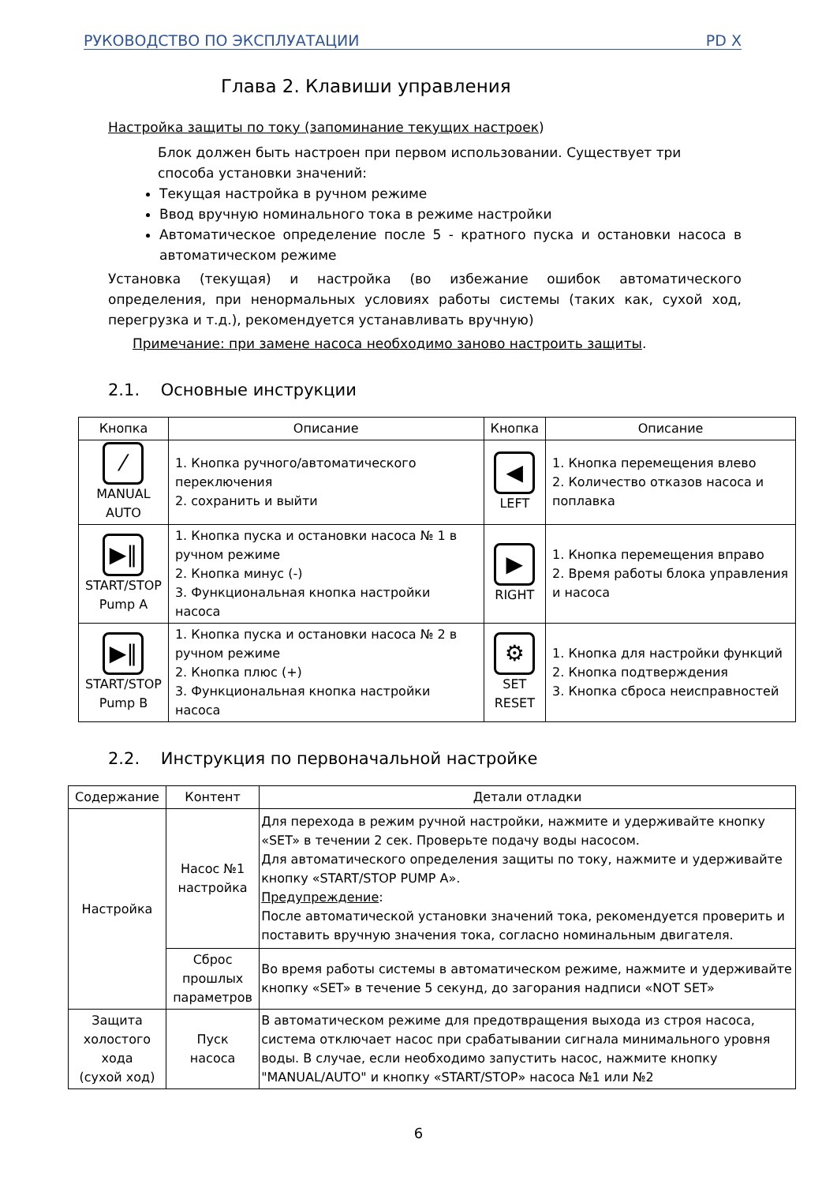РУКОВОДСТВО ПО ЭКСПЛУАТАЦИИ PD X
Глава 2. Клавиши управления
Настройка защиты по току (запоминание текущих настроек)
Блок должен быть настроен при первом использовании. Существует три способа установки значений:
Текущая настройка в ручном режиме
Ввод вручную номинального тока в режиме настройки
Автоматическое определение после 5 - кратного пуска и остановки насоса в автоматическом режиме
Установка (текущая) и настройка (во избежание ошибок автоматического определения, при ненормальных условиях работы системы (таких как, сухой ход, перегрузка и т.д.), рекомендуется устанавливать вручную)
Примечание: при замене насоса необходимо заново настроить защиты.
2.1. Основные инструкции
| Кнопка | Описание | Кнопка | Описание |
| --- | --- | --- | --- |
| ⁄ MANUAL AUTO | 1. Кнопка ручного/автоматического переключения 2. сохранить и выйти | ◀ LEFT | 1. Кнопка перемещения влево 2. Количество отказов насоса и поплавка |
| ▶‖ START/STOP Pump A | 1. Кнопка пуска и остановки насоса № 1 в ручном режиме 2. Кнопка минус (-) 3. Функциональная кнопка настройки насоса | ▶ RIGHT | 1. Кнопка перемещения вправо 2. Время работы блока управления и насоса |
| ▶‖ START/STOP Pump B | 1. Кнопка пуска и остановки насоса № 2 в ручном режиме 2. Кнопка плюс (+) 3. Функциональная кнопка настройки насоса | ⚙ SET RESET | 1. Кнопка для настройки функций 2. Кнопка подтверждения 3. Кнопка сброса неисправностей |
2.2. Инструкция по первоначальной настройке
| Содержание | Контент | Детали отладки |
| --- | --- | --- |
| Настройка | Насос №1 настройка | Для перехода в режим ручной настройки, нажмите и удерживайте кнопку «SET» в течении 2 сек. Проверьте подачу воды насосом. Для автоматического определения защиты по току, нажмите и удерживайте кнопку «START/STOP PUMP A». Предупреждение : После автоматической установки значений тока, рекомендуется проверить и поставить вручную значения тока, согласно номинальным двигателя. |
| | Сброс прошлых параметров | Во время работы системы в автоматическом режиме, нажмите и удерживайте кнопку «SET» в течение 5 секунд, до загорания надписи «NOT SET» |
| Защита холостого хода (сухой ход) | Пуск насоса | В автоматическом режиме для предотвращения выхода из строя насоса, система отключает насос при срабатывании сигнала минимального уровня воды. В случае, если необходимо запустить насос, нажмите кнопку "MANUAL/AUTO" и кнопку «START/STOP» насоса №1 или №2 |
6